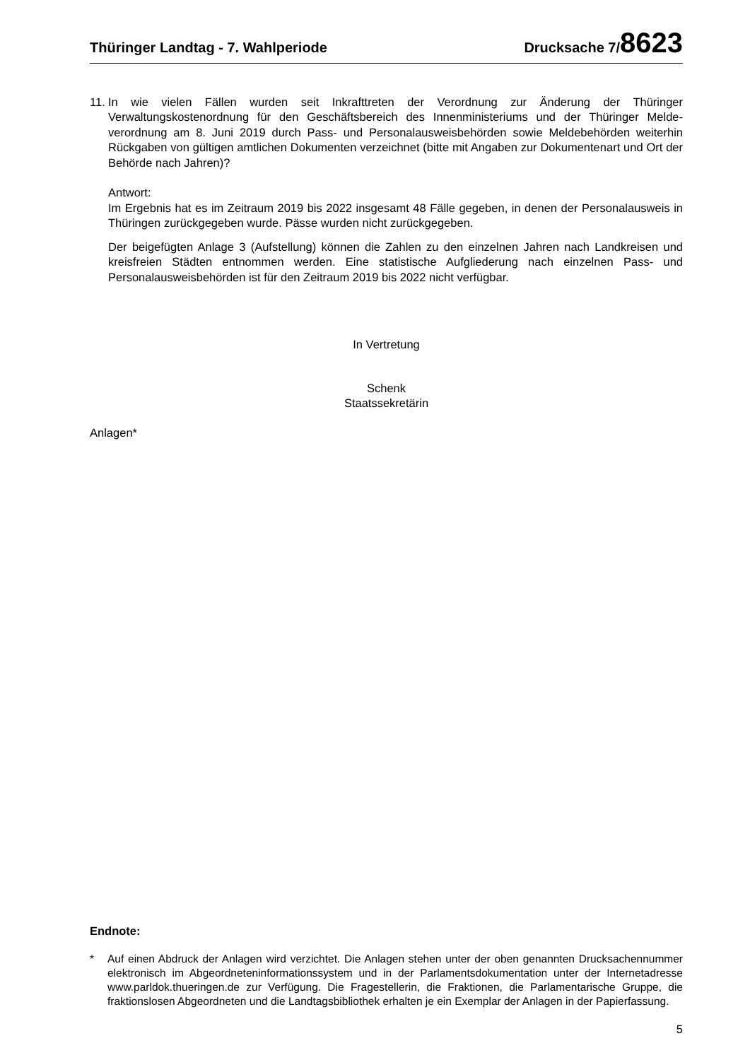Thüringer Landtag - 7. Wahlperiode Drucksache 7/8623
11.
In wie vielen Fällen wurden seit Inkrafttreten der Verordnung zur Änderung der Thüringer Verwaltungskostenordnung für den Geschäftsbereich des Innenministeriums und der Thüringer Melde­verordnung am 8. Juni 2019 durch Pass- und Personalausweisbehörden sowie Meldebehörden weiter­hin Rückgaben von gültigen amtlichen Dokumenten verzeichnet (bitte mit Angaben zur Dokumentenart und Ort der Behörde nach Jahren)?
Antwort:
Im Ergebnis hat es im Zeitraum 2019 bis 2022 insgesamt 48 Fälle gegeben, in denen der Personalaus­weis in Thüringen zurückgegeben wurde. Pässe wurden nicht zurückgegeben.
Der beigefügten Anlage 3 (Aufstellung) können die Zahlen zu den einzelnen Jahren nach Landkreisen und kreisfreien Städten entnommen werden. Eine statistische Aufgliederung nach einzelnen Pass- und Personalausweisbehörden ist für den Zeitraum 2019 bis 2022 nicht verfügbar.
In Vertretung
Schenk
Staatssekretärin
Anlagen*
Endnote:
* Auf einen Abdruck der Anlagen wird verzichtet. Die Anlagen stehen unter der oben genannten Drucksachennum­mer elektronisch im Abgeordneteninformationssystem und in der Parlamentsdokumentation unter der Internetad­resse www.parldok.thueringen.de zur Verfügung. Die Fragestellerin, die Fraktionen, die Parlamentarische Gruppe, die fraktionslosen Abgeordneten und die Landtagsbibliothek erhalten je ein Exemplar der Anlagen in der Papierfas­sung.
5